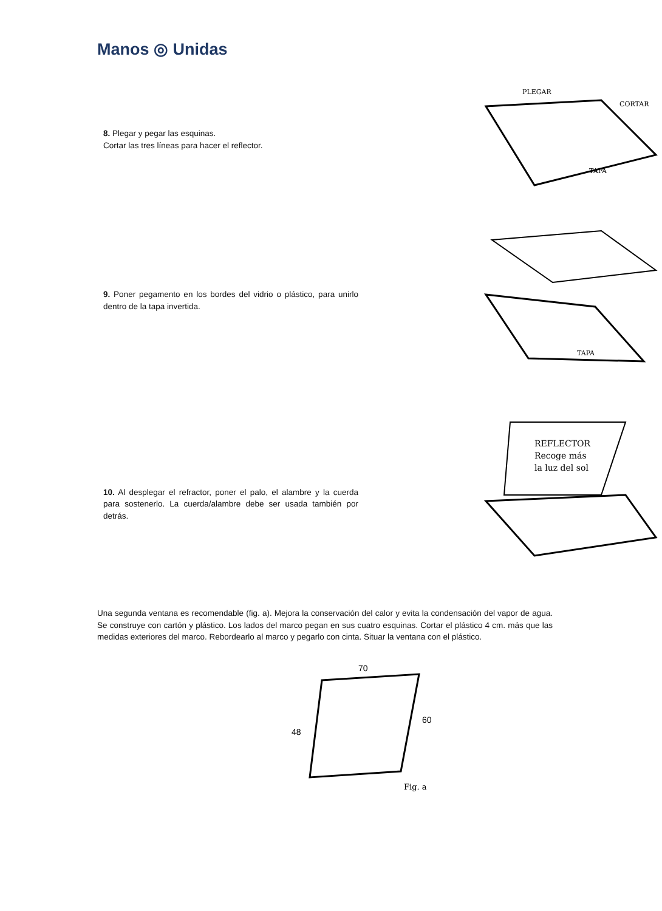Manos ◎ Unidas
8. Plegar y pegar las esquinas.
Cortar las tres líneas para hacer el reflector.
PLEGAR
CORTAR
TAPA
9. Poner pegamento en los bordes del vidrio o plástico, para unirlo dentro de la tapa invertida.
TAPA
10. Al desplegar el refractor, poner el palo, el alambre y la cuerda para sostenerlo. La cuerda/alambre debe ser usada también por detrás.
REFLECTOR
Recoge más
la luz del sol
Una segunda ventana es recomendable (fig. a). Mejora la conservación del calor y evita la condensación del vapor de agua. Se construye con cartón y plástico. Los lados del marco pegan en sus cuatro esquinas. Cortar el plástico 4 cm. más que las medidas exteriores del marco. Rebordearlo al marco y pegarlo con cinta. Situar la ventana con el plástico.
70
48
60
Fig. a